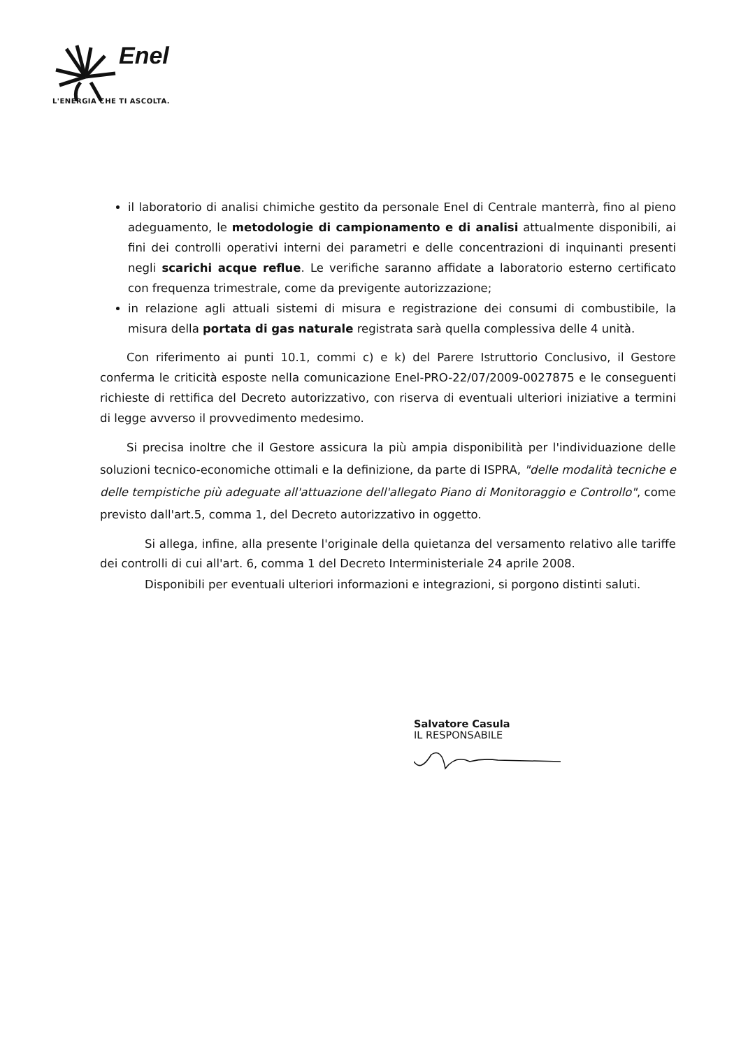Enel
L'ENERGIA CHE TI ASCOLTA.
il laboratorio di analisi chimiche gestito da personale Enel di Centrale manterrà, fino al pieno adeguamento, le metodologie di campionamento e di analisi attualmente disponibili, ai fini dei controlli operativi interni dei parametri e delle concentrazioni di inquinanti presenti negli scarichi acque reflue. Le verifiche saranno affidate a laboratorio esterno certificato con frequenza trimestrale, come da previgente autorizzazione;
in relazione agli attuali sistemi di misura e registrazione dei consumi di combustibile, la misura della portata di gas naturale registrata sarà quella complessiva delle 4 unità.
Con riferimento ai punti 10.1, commi c) e k) del Parere Istruttorio Conclusivo, il Gestore conferma le criticità esposte nella comunicazione Enel-PRO-22/07/2009-0027875 e le conseguenti richieste di rettifica del Decreto autorizzativo, con riserva di eventuali ulteriori iniziative a termini di legge avverso il provvedimento medesimo.
Si precisa inoltre che il Gestore assicura la più ampia disponibilità per l'individuazione delle soluzioni tecnico-economiche ottimali e la definizione, da parte di ISPRA, "delle modalità tecniche e delle tempistiche più adeguate all'attuazione dell'allegato Piano di Monitoraggio e Controllo", come previsto dall'art.5, comma 1, del Decreto autorizzativo in oggetto.
Si allega, infine, alla presente l'originale della quietanza del versamento relativo alle tariffe dei controlli di cui all'art. 6, comma 1 del Decreto Interministeriale 24 aprile 2008.
Disponibili per eventuali ulteriori informazioni e integrazioni, si porgono distinti saluti.
Salvatore Casula
IL RESPONSABILE